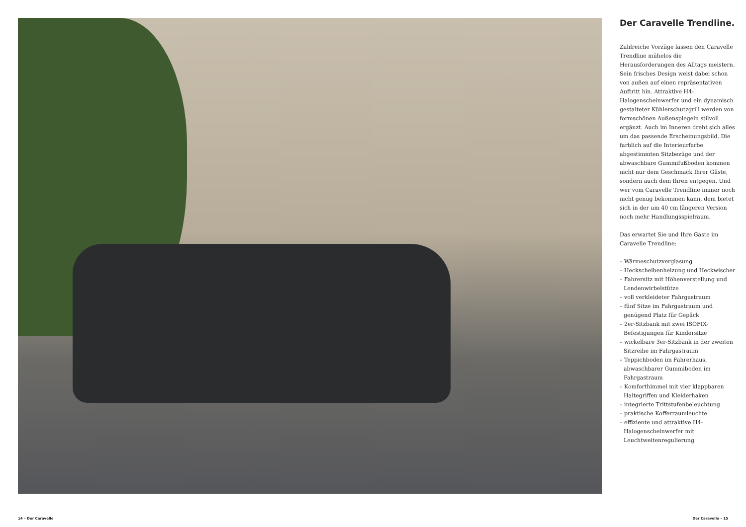Der Caravelle Trendline.
Zahlreiche Vorzüge lassen den Caravelle Trendline mühelos die Herausforderungen des Alltags meistern. Sein frisches Design weist dabei schon von außen auf einen repräsentativen Auftritt hin. Attraktive H4-Halogenscheinwerfer und ein dynamisch gestalteter Kühlerschutzgrill werden von formschönen Außenspiegeln stilvoll ergänzt. Auch im Inneren dreht sich alles um das passende Erscheinungsbild. Die farblich auf die Interieurfarbe abgestimmten Sitzbezüge und der abwaschbare Gummifußboden kommen nicht nur dem Geschmack Ihrer Gäste, sondern auch dem Ihren entgegen. Und wer vom Caravelle Trendline immer noch nicht genug bekommen kann, dem bietet sich in der um 40 cm längeren Version noch mehr Handlungsspielraum.
Das erwartet Sie und Ihre Gäste im Caravelle Trendline:
– Wärmeschutzverglasung
– Heckscheibenheizung und Heckwischer
– Fahrersitz mit Höhenverstellung und Lendenwirbelstütze
– voll verkleideter Fahrgastraum
– fünf Sitze im Fahrgastraum und genügend Platz für Gepäck
– 2er-Sitzbank mit zwei ISOFIX-Befestigungen für Kindersitze
– wickelbare 3er-Sitzbank in der zweiten Sitzreihe im Fahrgastraum
– Teppichboden im Fahrerhaus, abwaschbarer Gummiboden im Fahrgastraum
– Komforthimmel mit vier klappbaren Haltegriffen und Kleiderhaken
– integrierte Trittstufenbeleuchtung
– praktische Kofferraumleuchte
– effiziente und attraktive H4-Halogenscheinwerfer mit Leuchtweitenregulierung
14 – Der Caravelle Der Caravelle – 15